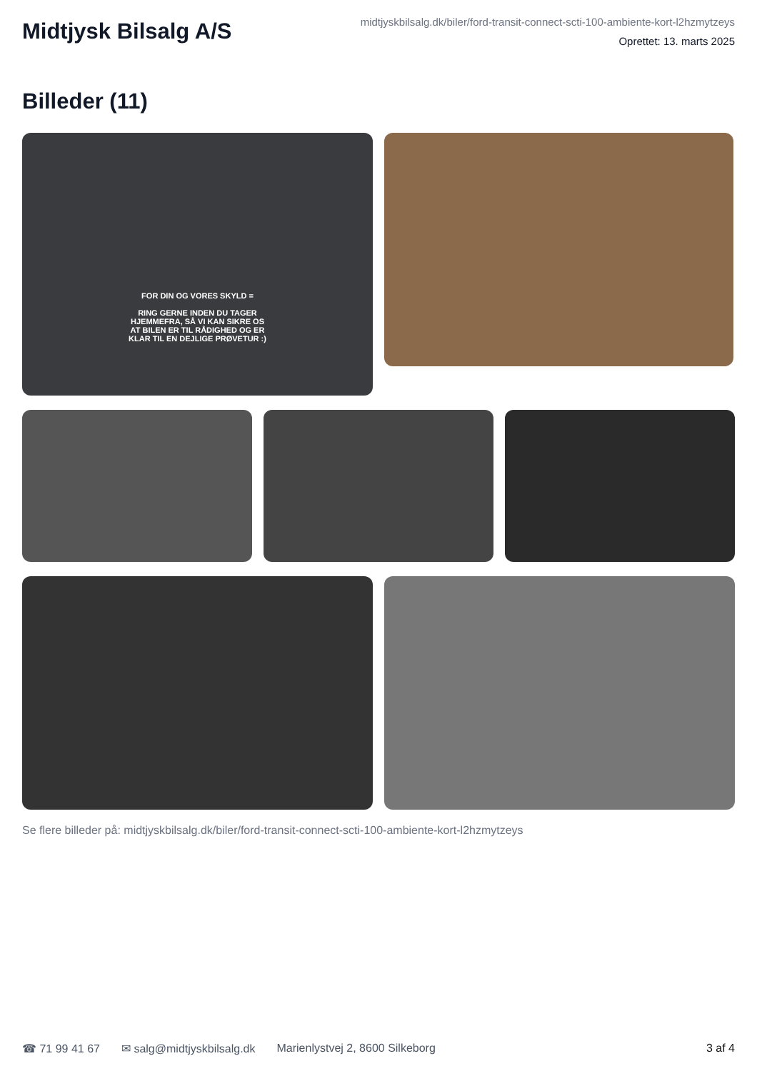Midtjysk Bilsalg A/S
midtjyskbilsalg.dk/biler/ford-transit-connect-scti-100-ambiente-kort-l2hzmytzeys
Oprettet: 13. marts 2025
Billeder (11)
FOR DIN OG VORES SKYLD =
RING GERNE INDEN DU TAGER
HJEMMEFRA, SÅ VI KAN SIKRE OS
AT BILEN ER TIL RÅDIGHED OG ER
KLAR TIL EN DEJLIGE PRØVETUR :)
Se flere billeder på: midtjyskbilsalg.dk/biler/ford-transit-connect-scti-100-ambiente-kort-l2hzmytzeys
☎ 71 99 41 67 ✉ salg@midtjyskbilsalg.dk Marienlystvej 2, 8600 Silkeborg 3 af 4